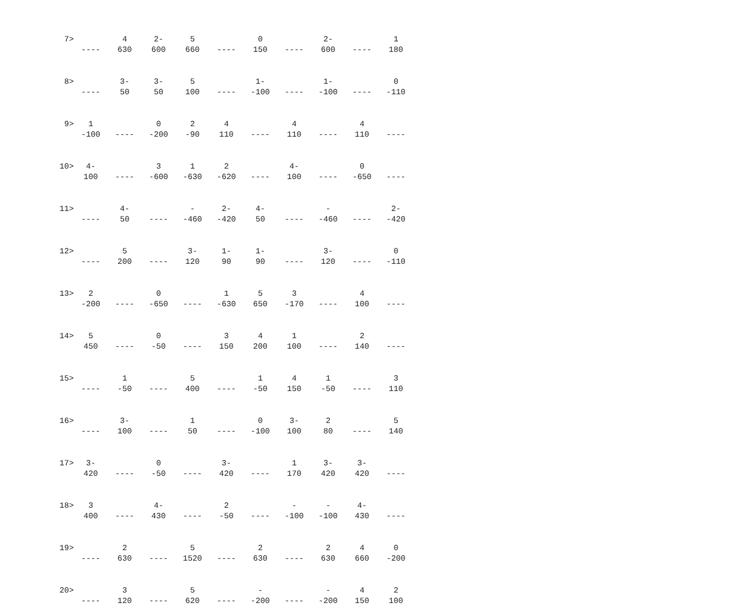| 7> | | 4 | 2- | 5 | | 0 | | 2- | | 1 |
| | ---- | 630 | 600 | 660 | ---- | 150 | ---- | 600 | ---- | 180 |
| 8> | | 3- | 3- | 5 | | 1- | | 1- | | 0 |
| | ---- | 50 | 50 | 100 | ---- | -100 | ---- | -100 | ---- | -110 |
| 9> | 1 | | 0 | 2 | 4 | | 4 | | 4 | |
| | -100 | ---- | -200 | -90 | 110 | ---- | 110 | ---- | 110 | ---- |
| 10> | 4- | | 3 | 1 | 2 | | 4- | | 0 | |
| | 100 | ---- | -600 | -630 | -620 | ---- | 100 | ---- | -650 | ---- |
| 11> | | 4- | | - | 2- | 4- | | - | | 2- |
| | ---- | 50 | ---- | -460 | -420 | 50 | ---- | -460 | ---- | -420 |
| 12> | | 5 | | 3- | 1- | 1- | | 3- | | 0 |
| | ---- | 200 | ---- | 120 | 90 | 90 | ---- | 120 | ---- | -110 |
| 13> | 2 | | 0 | | 1 | 5 | 3 | | 4 | |
| | -200 | ---- | -650 | ---- | -630 | 650 | -170 | ---- | 100 | ---- |
| 14> | 5 | | 0 | | 3 | 4 | 1 | | 2 | |
| | 450 | ---- | -50 | ---- | 150 | 200 | 100 | ---- | 140 | ---- |
| 15> | | 1 | | 5 | | 1 | 4 | 1 | | 3 |
| | ---- | -50 | ---- | 400 | ---- | -50 | 150 | -50 | ---- | 110 |
| 16> | | 3- | | 1 | | 0 | 3- | 2 | | 5 |
| | ---- | 100 | ---- | 50 | ---- | -100 | 100 | 80 | ---- | 140 |
| 17> | 3- | | 0 | | 3- | | 1 | 3- | 3- | |
| | 420 | ---- | -50 | ---- | 420 | ---- | 170 | 420 | 420 | ---- |
| 18> | 3 | | 4- | | 2 | | - | - | 4- | |
| | 400 | ---- | 430 | ---- | -50 | ---- | -100 | -100 | 430 | ---- |
| 19> | | 2 | | 5 | | 2 | | 2 | 4 | 0 |
| | ---- | 630 | ---- | 1520 | ---- | 630 | ---- | 630 | 660 | -200 |
| 20> | | 3 | | 5 | | - | | - | 4 | 2 |
| | ---- | 120 | ---- | 620 | ---- | -200 | ---- | -200 | 150 | 100 |